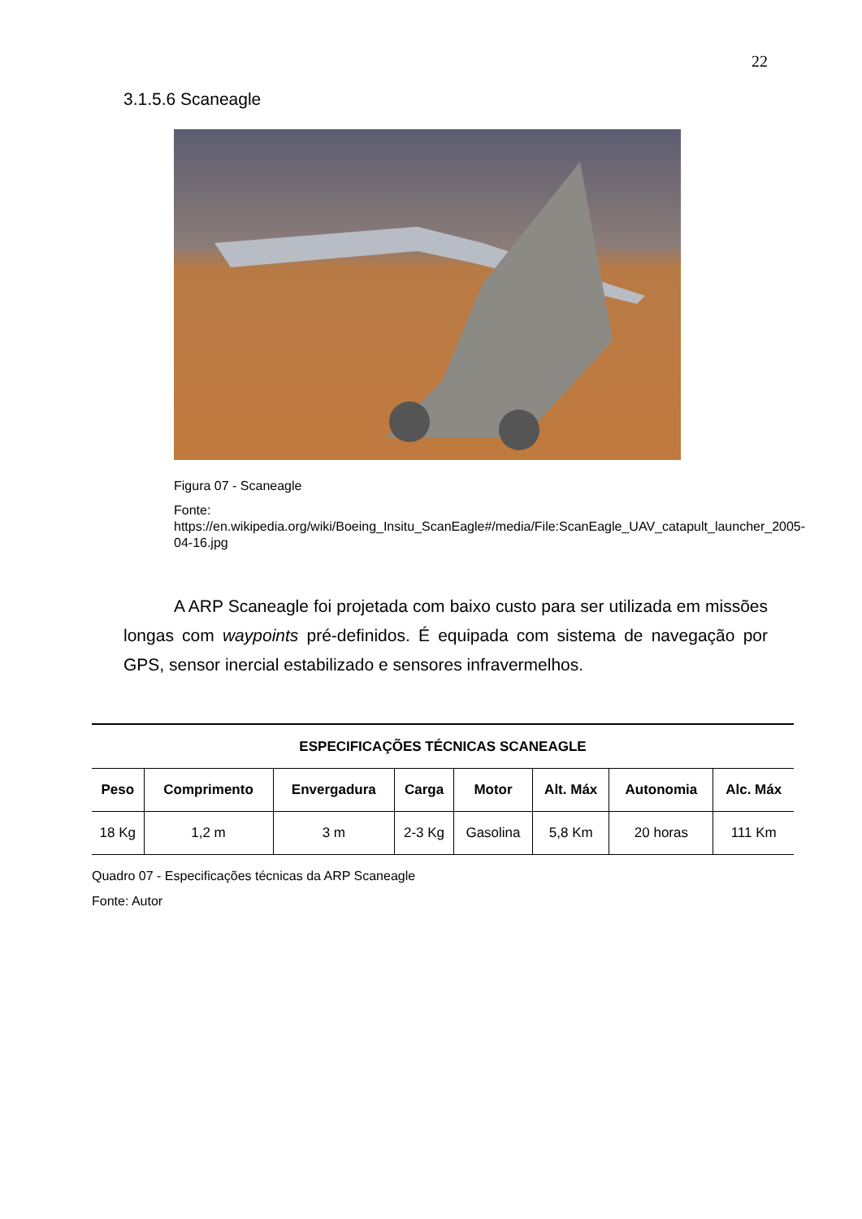22
3.1.5.6 Scaneagle
Figura 07 - Scaneagle
Fonte:
https://en.wikipedia.org/wiki/Boeing_Insitu_ScanEagle#/media/File:ScanEagle_UAV_catapult_launcher_2005-04-16.jpg
A ARP Scaneagle foi projetada com baixo custo para ser utilizada em missões longas com waypoints pré-definidos. É equipada com sistema de navegação por GPS, sensor inercial estabilizado e sensores infravermelhos.
| ESPECIFICAÇÕES TÉCNICAS SCANEAGLE | | | | | | | |
| --- | --- | --- | --- | --- | --- | --- | --- |
| Peso | Comprimento | Envergadura | Carga | Motor | Alt. Máx | Autonomia | Alc. Máx |
| 18 Kg | 1,2 m | 3 m | 2-3 Kg | Gasolina | 5,8 Km | 20 horas | 111 Km |
Quadro 07 - Especificações técnicas da ARP Scaneagle
Fonte: Autor